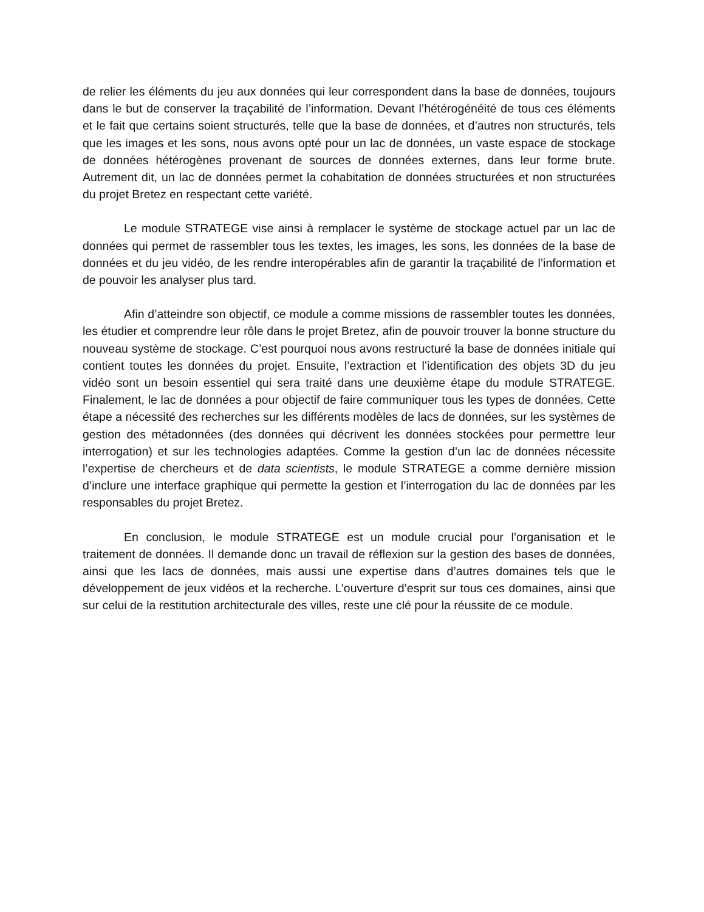de relier les éléments du jeu aux données qui leur correspondent dans la base de données, toujours dans le but de conserver la traçabilité de l’information. Devant l’hétérogénéité de tous ces éléments et le fait que certains soient structurés, telle que la base de données, et d’autres non structurés, tels que les images et les sons, nous avons opté pour un lac de données, un vaste espace de stockage de données hétérogènes provenant de sources de données externes, dans leur forme brute. Autrement dit, un lac de données permet la cohabitation de données structurées et non structurées du projet Bretez en respectant cette variété.
Le module STRATEGE vise ainsi à remplacer le système de stockage actuel par un lac de données qui permet de rassembler tous les textes, les images, les sons, les données de la base de données et du jeu vidéo, de les rendre interopérables afin de garantir la traçabilité de l’information et de pouvoir les analyser plus tard.
Afin d’atteindre son objectif, ce module a comme missions de rassembler toutes les données, les étudier et comprendre leur rôle dans le projet Bretez, afin de pouvoir trouver la bonne structure du nouveau système de stockage. C’est pourquoi nous avons restructuré la base de données initiale qui contient toutes les données du projet. Ensuite, l’extraction et l’identification des objets 3D du jeu vidéo sont un besoin essentiel qui sera traité dans une deuxième étape du module STRATEGE. Finalement, le lac de données a pour objectif de faire communiquer tous les types de données. Cette étape a nécessité des recherches sur les différents modèles de lacs de données, sur les systèmes de gestion des métadonnées (des données qui décrivent les données stockées pour permettre leur interrogation) et sur les technologies adaptées. Comme la gestion d’un lac de données nécessite l’expertise de chercheurs et de data scientists, le module STRATEGE a comme dernière mission d’inclure une interface graphique qui permette la gestion et l’interrogation du lac de données par les responsables du projet Bretez.
En conclusion, le module STRATEGE est un module crucial pour l’organisation et le traitement de données. Il demande donc un travail de réflexion sur la gestion des bases de données, ainsi que les lacs de données, mais aussi une expertise dans d’autres domaines tels que le développement de jeux vidéos et la recherche. L’ouverture d’esprit sur tous ces domaines, ainsi que sur celui de la restitution architecturale des villes, reste une clé pour la réussite de ce module.